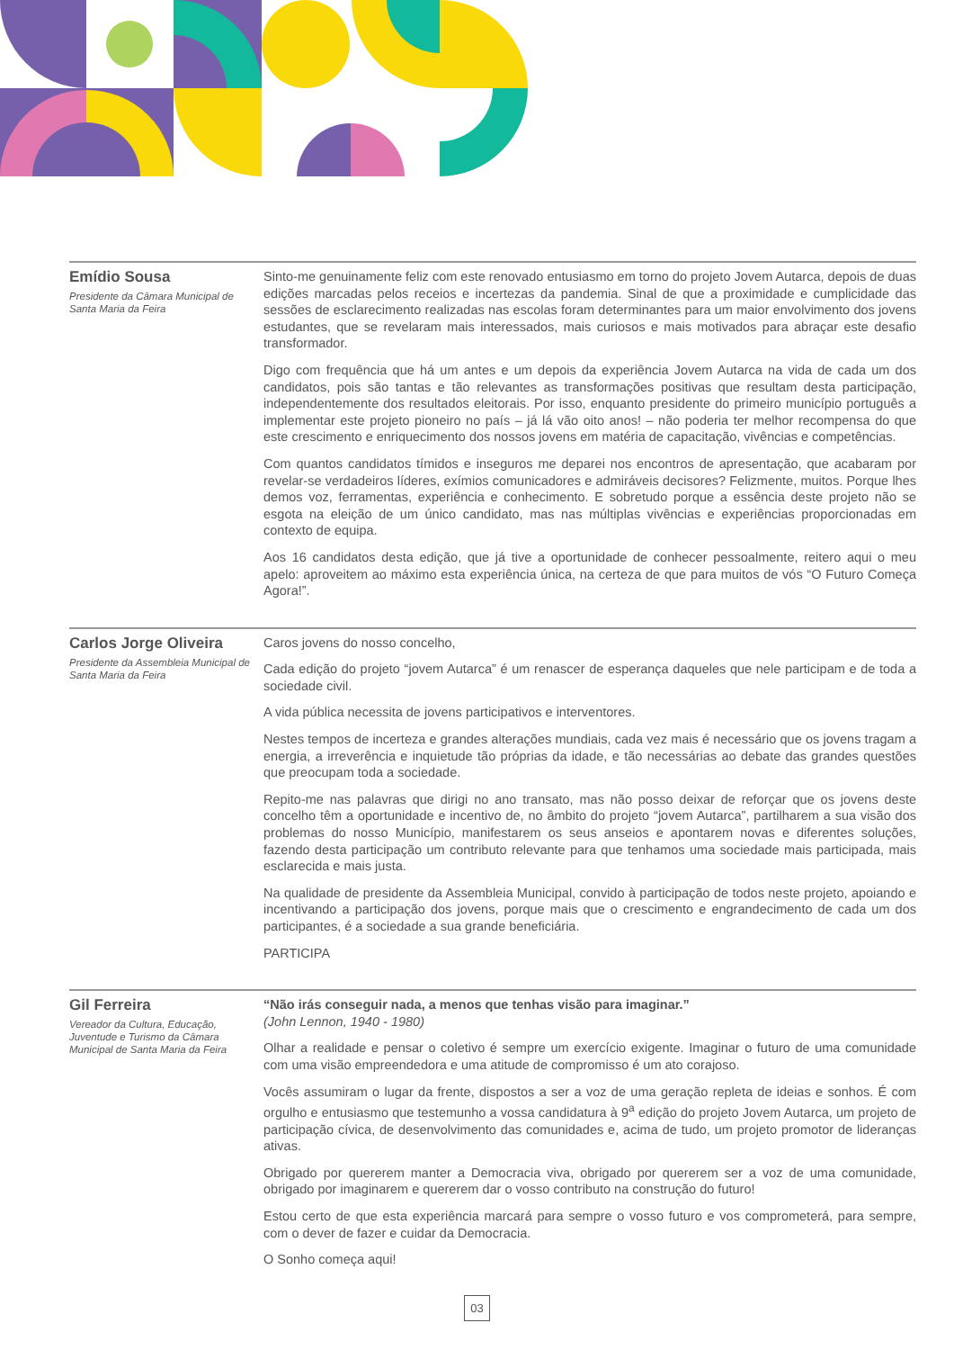Emídio Sousa
Presidente da Câmara Municipal de Santa Maria da Feira
Sinto-me genuinamente feliz com este renovado entusiasmo em torno do projeto Jovem Autarca, depois de duas edições marcadas pelos receios e incertezas da pandemia. Sinal de que a proximidade e cumplicidade das sessões de esclarecimento realizadas nas escolas foram determinantes para um maior envolvimento dos jovens estudantes, que se revelaram mais interessados, mais curiosos e mais motivados para abraçar este desafio transformador.
Digo com frequência que há um antes e um depois da experiência Jovem Autarca na vida de cada um dos candidatos, pois são tantas e tão relevantes as transformações positivas que resultam desta participação, independentemente dos resultados eleitorais. Por isso, enquanto presidente do primeiro município português a implementar este projeto pioneiro no país – já lá vão oito anos! – não poderia ter melhor recompensa do que este crescimento e enriquecimento dos nossos jovens em matéria de capacitação, vivências e competências.
Com quantos candidatos tímidos e inseguros me deparei nos encontros de apresentação, que acabaram por revelar-se verdadeiros líderes, exímios comunicadores e admiráveis decisores? Felizmente, muitos. Porque lhes demos voz, ferramentas, experiência e conhecimento. E sobretudo porque a essência deste projeto não se esgota na eleição de um único candidato, mas nas múltiplas vivências e experiências proporcionadas em contexto de equipa.
Aos 16 candidatos desta edição, que já tive a oportunidade de conhecer pessoalmente, reitero aqui o meu apelo: aproveitem ao máximo esta experiência única, na certeza de que para muitos de vós “O Futuro Começa Agora!”.
Carlos Jorge Oliveira
Presidente da Assembleia Municipal de Santa Maria da Feira
Caros jovens do nosso concelho,
Cada edição do projeto “jovem Autarca” é um renascer de esperança daqueles que nele participam e de toda a sociedade civil.
A vida pública necessita de jovens participativos e interventores.
Nestes tempos de incerteza e grandes alterações mundiais, cada vez mais é necessário que os jovens tragam a energia, a irreverência e inquietude tão próprias da idade, e tão necessárias ao debate das grandes questões que preocupam toda a sociedade.
Repito-me nas palavras que dirigi no ano transato, mas não posso deixar de reforçar que os jovens deste concelho têm a oportunidade e incentivo de, no âmbito do projeto “jovem Autarca”, partilharem a sua visão dos problemas do nosso Município, manifestarem os seus anseios e apontarem novas e diferentes soluções, fazendo desta participação um contributo relevante para que tenhamos uma sociedade mais participada, mais esclarecida e mais justa.
Na qualidade de presidente da Assembleia Municipal, convido à participação de todos neste projeto, apoiando e incentivando a participação dos jovens, porque mais que o crescimento e engrandecimento de cada um dos participantes, é a sociedade a sua grande beneficiária.
PARTICIPA
Gil Ferreira
Vereador da Cultura, Educação, Juventude e Turismo da Câmara Municipal de Santa Maria da Feira
“Não irás conseguir nada, a menos que tenhas visão para imaginar.”
(John Lennon, 1940 - 1980)
Olhar a realidade e pensar o coletivo é sempre um exercício exigente. Imaginar o futuro de uma comunidade com uma visão empreendedora e uma atitude de compromisso é um ato corajoso.
Vocês assumiram o lugar da frente, dispostos a ser a voz de uma geração repleta de ideias e sonhos. É com orgulho e entusiasmo que testemunho a vossa candidatura à 9<sup>a</sup> edição do projeto Jovem Autarca, um projeto de participação cívica, de desenvolvimento das comunidades e, acima de tudo, um projeto promotor de lideranças ativas.
Obrigado por quererem manter a Democracia viva, obrigado por quererem ser a voz de uma comunidade, obrigado por imaginarem e quererem dar o vosso contributo na construção do futuro!
Estou certo de que esta experiência marcará para sempre o vosso futuro e vos comprometerá, para sempre, com o dever de fazer e cuidar da Democracia.
O Sonho começa aqui!
03